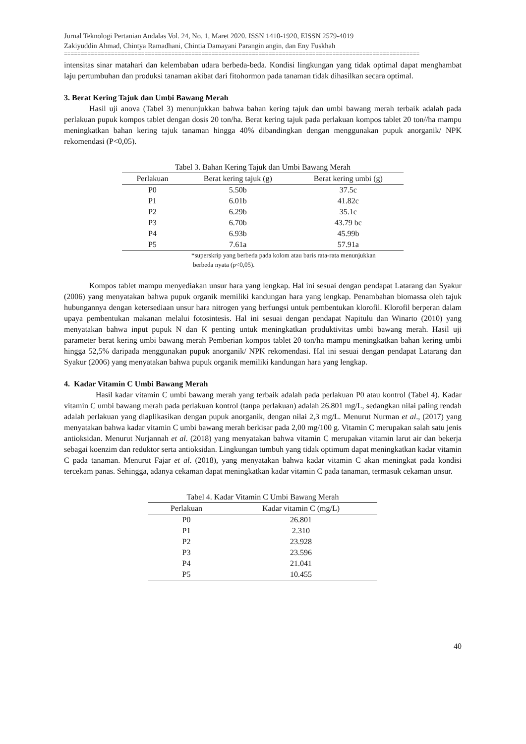Jurnal Teknologi Pertanian Andalas Vol. 24, No. 1, Maret 2020. ISSN 1410-1920, EISSN 2579-4019
Zakiyuddin Ahmad, Chintya Ramadhani, Chintia Damayani Parangin angin, dan Eny Fuskhah
==========================================================================================================
intensitas sinar matahari dan kelembaban udara berbeda-beda. Kondisi lingkungan yang tidak optimal dapat menghambat laju pertumbuhan dan produksi tanaman akibat dari fitohormon pada tanaman tidak dihasilkan secara optimal.
3. Berat Kering Tajuk dan Umbi Bawang Merah
Hasil uji anova (Tabel 3) menunjukkan bahwa bahan kering tajuk dan umbi bawang merah terbaik adalah pada perlakuan pupuk kompos tablet dengan dosis 20 ton/ha. Berat kering tajuk pada perlakuan kompos tablet 20 ton//ha mampu meningkatkan bahan kering tajuk tanaman hingga 40% dibandingkan dengan menggunakan pupuk anorganik/ NPK rekomendasi (P<0,05).
Tabel 3. Bahan Kering Tajuk dan Umbi Bawang Merah
| Perlakuan | Berat kering tajuk (g) | Berat kering umbi (g) |
| --- | --- | --- |
| P0 | 5.50b | 37.5c |
| P1 | 6.01b | 41.82c |
| P2 | 6.29b | 35.1c |
| P3 | 6.70b | 43.79 bc |
| P4 | 6.93b | 45.99b |
| P5 | 7.61a | 57.91a |
*superskrip yang berbeda pada kolom atau baris rata-rata menunjukkan
berbeda nyata (p<0,05).
Kompos tablet mampu menyediakan unsur hara yang lengkap. Hal ini sesuai dengan pendapat Latarang dan Syakur (2006) yang menyatakan bahwa pupuk organik memiliki kandungan hara yang lengkap. Penambahan biomassa oleh tajuk hubungannya dengan ketersediaan unsur hara nitrogen yang berfungsi untuk pembentukan klorofil. Klorofil berperan dalam upaya pembentukan makanan melalui fotosintesis. Hal ini sesuai dengan pendapat Napitulu dan Winarto (2010) yang menyatakan bahwa input pupuk N dan K penting untuk meningkatkan produktivitas umbi bawang merah. Hasil uji parameter berat kering umbi bawang merah Pemberian kompos tablet 20 ton/ha mampu meningkatkan bahan kering umbi hingga 52,5% daripada menggunakan pupuk anorganik/ NPK rekomendasi. Hal ini sesuai dengan pendapat Latarang dan Syakur (2006) yang menyatakan bahwa pupuk organik memiliki kandungan hara yang lengkap.
4. Kadar Vitamin C Umbi Bawang Merah
Hasil kadar vitamin C umbi bawang merah yang terbaik adalah pada perlakuan P0 atau kontrol (Tabel 4). Kadar vitamin C umbi bawang merah pada perlakuan kontrol (tanpa perlakuan) adalah 26.801 mg/L, sedangkan nilai paling rendah adalah perlakuan yang diaplikasikan dengan pupuk anorganik, dengan nilai 2,3 mg/L. Menurut Nurman et al., (2017) yang menyatakan bahwa kadar vitamin C umbi bawang merah berkisar pada 2,00 mg/100 g. Vitamin C merupakan salah satu jenis antioksidan. Menurut Nurjannah et al. (2018) yang menyatakan bahwa vitamin C merupakan vitamin larut air dan bekerja sebagai koenzim dan reduktor serta antioksidan. Lingkungan tumbuh yang tidak optimum dapat meningkatkan kadar vitamin C pada tanaman. Menurut Fajar et al. (2018), yang menyatakan bahwa kadar vitamin C akan meningkat pada kondisi tercekam panas. Sehingga, adanya cekaman dapat meningkatkan kadar vitamin C pada tanaman, termasuk cekaman unsur.
Tabel 4. Kadar Vitamin C Umbi Bawang Merah
| Perlakuan | Kadar vitamin C (mg/L) |
| --- | --- |
| P0 | 26.801 |
| P1 | 2.310 |
| P2 | 23.928 |
| P3 | 23.596 |
| P4 | 21.041 |
| P5 | 10.455 |
40